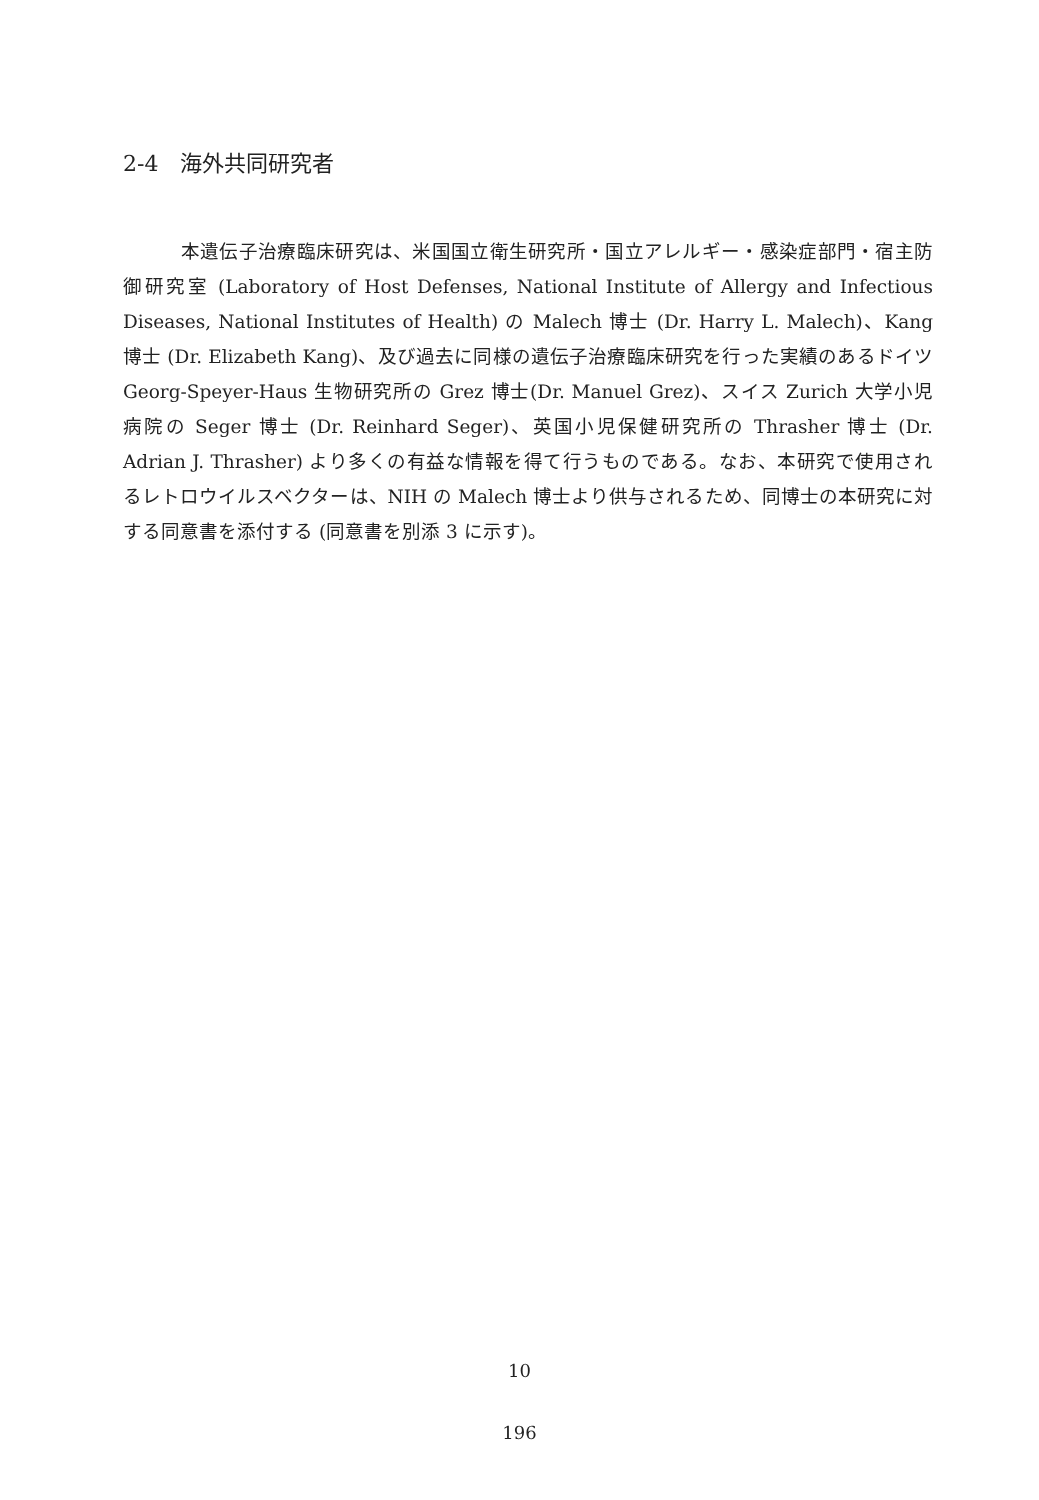2-4　海外共同研究者
　　　本遺伝子治療臨床研究は、米国国立衛生研究所・国立アレルギー・感染症部門・宿主防御研究室 (Laboratory of Host Defenses, National Institute of Allergy and Infectious Diseases, National Institutes of Health) の Malech 博士 (Dr. Harry L. Malech)、Kang 博士 (Dr. Elizabeth Kang)、及び過去に同様の遺伝子治療臨床研究を行った実績のあるドイツ Georg-Speyer-Haus 生物研究所の Grez 博士(Dr. Manuel Grez)、スイス Zurich 大学小児病院の Seger 博士 (Dr. Reinhard Seger)、英国小児保健研究所の Thrasher 博士 (Dr. Adrian J. Thrasher) より多くの有益な情報を得て行うものである。なお、本研究で使用されるレトロウイルスベクターは、NIH の Malech 博士より供与されるため、同博士の本研究に対する同意書を添付する (同意書を別添 3 に示す)。
10
196